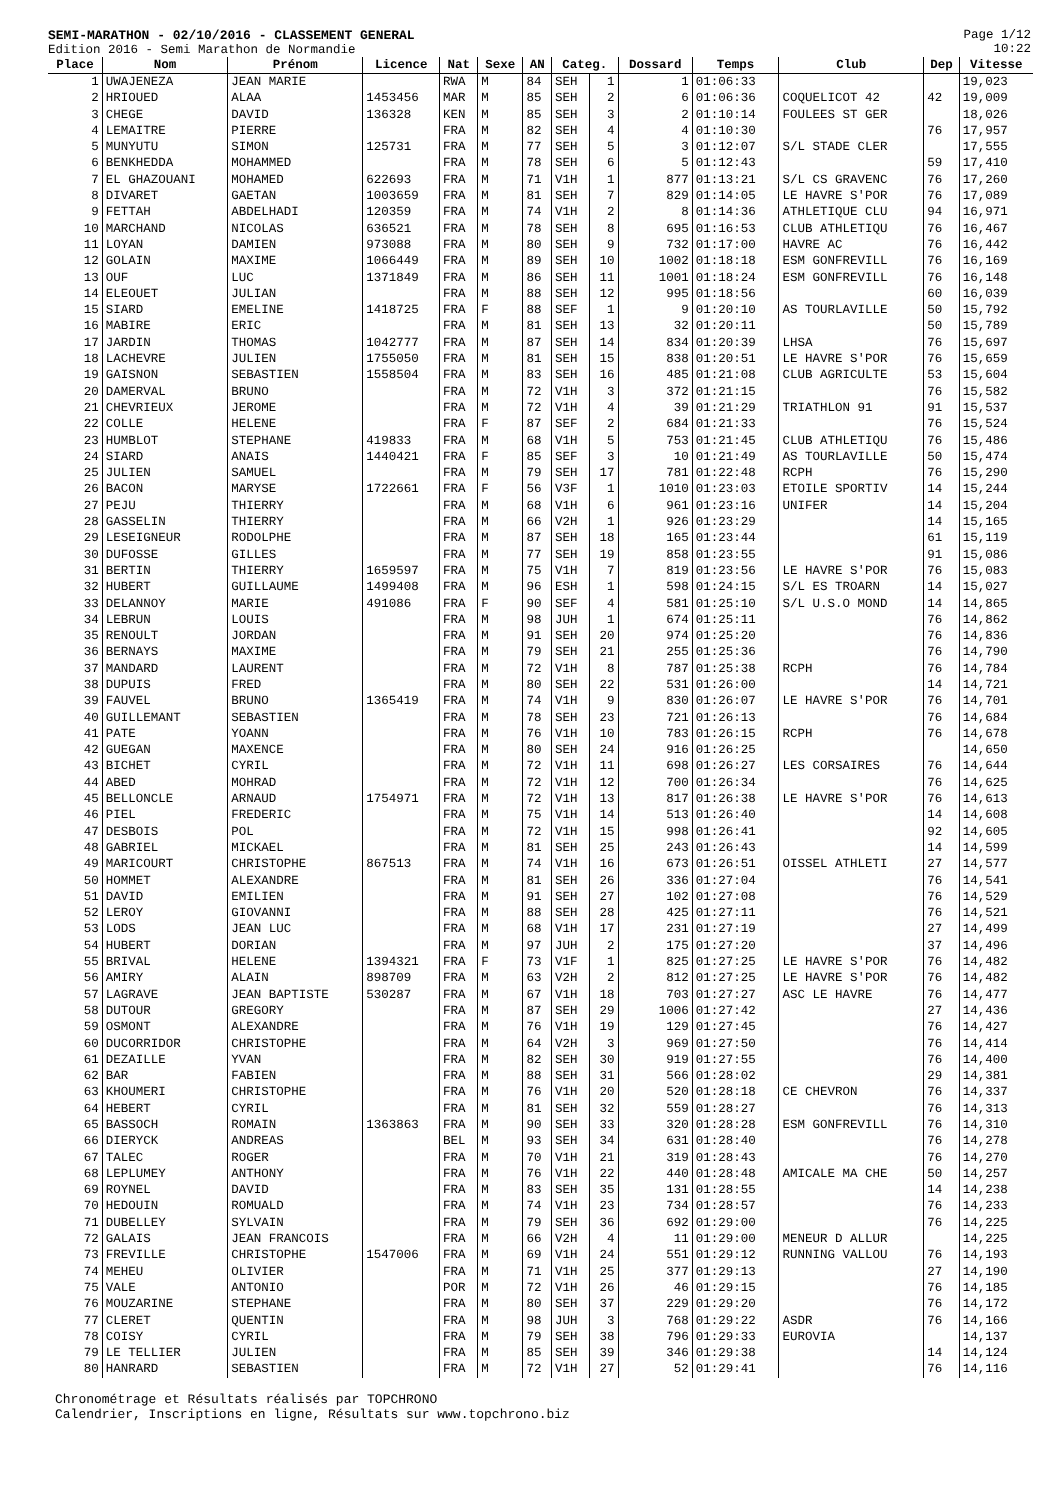SEMI-MARATHON - 02/10/2016 - CLASSEMENT GENERAL
Edition 2016 - Semi Marathon de Normandie
Page 1/12
10:22
| Place | Nom | Prénom | Licence | Nat | Sexe | AN | Categ. | | Dossard | Temps | Club | Dep | Vitesse |
| --- | --- | --- | --- | --- | --- | --- | --- | --- | --- | --- | --- | --- | --- |
| 1 | UWAJENEZA | JEAN MARIE | | RWA | M | 84 | SEH | 1 | 1 | 01:06:33 | | | 19,023 |
| 2 | HRIOUED | ALAA | 1453456 | MAR | M | 85 | SEH | 2 | 6 | 01:06:36 | COQUELICOT 42 | 42 | 19,009 |
| 3 | CHEGE | DAVID | 136328 | KEN | M | 85 | SEH | 3 | 2 | 01:10:14 | FOULEES ST GER | | 18,026 |
| 4 | LEMAITRE | PIERRE | | FRA | M | 82 | SEH | 4 | 4 | 01:10:30 | | 76 | 17,957 |
| 5 | MUNYUTU | SIMON | 125731 | FRA | M | 77 | SEH | 5 | 3 | 01:12:07 | S/L STADE CLER | | 17,555 |
| 6 | BENKHEDDA | MOHAMMED | | FRA | M | 78 | SEH | 6 | 5 | 01:12:43 | | 59 | 17,410 |
| 7 | EL GHAZOUANI | MOHAMED | 622693 | FRA | M | 71 | V1H | 1 | 877 | 01:13:21 | S/L CS GRAVENC | 76 | 17,260 |
| 8 | DIVARET | GAETAN | 1003659 | FRA | M | 81 | SEH | 7 | 829 | 01:14:05 | LE HAVRE S'POR | 76 | 17,089 |
| 9 | FETTAH | ABDELHADI | 120359 | FRA | M | 74 | V1H | 2 | 8 | 01:14:36 | ATHLETIQUE CLU | 94 | 16,971 |
| 10 | MARCHAND | NICOLAS | 636521 | FRA | M | 78 | SEH | 8 | 695 | 01:16:53 | CLUB ATHLETIQU | 76 | 16,467 |
| 11 | LOYAN | DAMIEN | 973088 | FRA | M | 80 | SEH | 9 | 732 | 01:17:00 | HAVRE AC | 76 | 16,442 |
| 12 | GOLAIN | MAXIME | 1066449 | FRA | M | 89 | SEH | 10 | 1002 | 01:18:18 | ESM GONFREVILL | 76 | 16,169 |
| 13 | OUF | LUC | 1371849 | FRA | M | 86 | SEH | 11 | 1001 | 01:18:24 | ESM GONFREVILL | 76 | 16,148 |
| 14 | ELEOUET | JULIAN | | FRA | M | 88 | SEH | 12 | 995 | 01:18:56 | | 60 | 16,039 |
| 15 | SIARD | EMELINE | 1418725 | FRA | F | 88 | SEF | 1 | 9 | 01:20:10 | AS TOURLAVILLE | 50 | 15,792 |
| 16 | MABIRE | ERIC | | FRA | M | 81 | SEH | 13 | 32 | 01:20:11 | | 50 | 15,789 |
| 17 | JARDIN | THOMAS | 1042777 | FRA | M | 87 | SEH | 14 | 834 | 01:20:39 | LHSA | 76 | 15,697 |
| 18 | LACHEVRE | JULIEN | 1755050 | FRA | M | 81 | SEH | 15 | 838 | 01:20:51 | LE HAVRE S'POR | 76 | 15,659 |
| 19 | GAISNON | SEBASTIEN | 1558504 | FRA | M | 83 | SEH | 16 | 485 | 01:21:08 | CLUB AGRICULTE | 53 | 15,604 |
| 20 | DAMERVAL | BRUNO | | FRA | M | 72 | V1H | 3 | 372 | 01:21:15 | | 76 | 15,582 |
| 21 | CHEVRIEUX | JEROME | | FRA | M | 72 | V1H | 4 | 39 | 01:21:29 | TRIATHLON 91 | 91 | 15,537 |
| 22 | COLLE | HELENE | | FRA | F | 87 | SEF | 2 | 684 | 01:21:33 | | 76 | 15,524 |
| 23 | HUMBLOT | STEPHANE | 419833 | FRA | M | 68 | V1H | 5 | 753 | 01:21:45 | CLUB ATHLETIQU | 76 | 15,486 |
| 24 | SIARD | ANAIS | 1440421 | FRA | F | 85 | SEF | 3 | 10 | 01:21:49 | AS TOURLAVILLE | 50 | 15,474 |
| 25 | JULIEN | SAMUEL | | FRA | M | 79 | SEH | 17 | 781 | 01:22:48 | RCPH | 76 | 15,290 |
| 26 | BACON | MARYSE | 1722661 | FRA | F | 56 | V3F | 1 | 1010 | 01:23:03 | ETOILE SPORTIV | 14 | 15,244 |
| 27 | PEJU | THIERRY | | FRA | M | 68 | V1H | 6 | 961 | 01:23:16 | UNIFER | 14 | 15,204 |
| 28 | GASSELIN | THIERRY | | FRA | M | 66 | V2H | 1 | 926 | 01:23:29 | | 14 | 15,165 |
| 29 | LESEIGNEUR | RODOLPHE | | FRA | M | 87 | SEH | 18 | 165 | 01:23:44 | | 61 | 15,119 |
| 30 | DUFOSSE | GILLES | | FRA | M | 77 | SEH | 19 | 858 | 01:23:55 | | 91 | 15,086 |
| 31 | BERTIN | THIERRY | 1659597 | FRA | M | 75 | V1H | 7 | 819 | 01:23:56 | LE HAVRE S'POR | 76 | 15,083 |
| 32 | HUBERT | GUILLAUME | 1499408 | FRA | M | 96 | ESH | 1 | 598 | 01:24:15 | S/L ES TROARN | 14 | 15,027 |
| 33 | DELANNOY | MARIE | 491086 | FRA | F | 90 | SEF | 4 | 581 | 01:25:10 | S/L U.S.O MOND | 14 | 14,865 |
| 34 | LEBRUN | LOUIS | | FRA | M | 98 | JUH | 1 | 674 | 01:25:11 | | 76 | 14,862 |
| 35 | RENOULT | JORDAN | | FRA | M | 91 | SEH | 20 | 974 | 01:25:20 | | 76 | 14,836 |
| 36 | BERNAYS | MAXIME | | FRA | M | 79 | SEH | 21 | 255 | 01:25:36 | | 76 | 14,790 |
| 37 | MANDARD | LAURENT | | FRA | M | 72 | V1H | 8 | 787 | 01:25:38 | RCPH | 76 | 14,784 |
| 38 | DUPUIS | FRED | | FRA | M | 80 | SEH | 22 | 531 | 01:26:00 | | 14 | 14,721 |
| 39 | FAUVEL | BRUNO | 1365419 | FRA | M | 74 | V1H | 9 | 830 | 01:26:07 | LE HAVRE S'POR | 76 | 14,701 |
| 40 | GUILLEMANT | SEBASTIEN | | FRA | M | 78 | SEH | 23 | 721 | 01:26:13 | | 76 | 14,684 |
| 41 | PATE | YOANN | | FRA | M | 76 | V1H | 10 | 783 | 01:26:15 | RCPH | 76 | 14,678 |
| 42 | GUEGAN | MAXENCE | | FRA | M | 80 | SEH | 24 | 916 | 01:26:25 | | | 14,650 |
| 43 | BICHET | CYRIL | | FRA | M | 72 | V1H | 11 | 698 | 01:26:27 | LES CORSAIRES | 76 | 14,644 |
| 44 | ABED | MOHRAD | | FRA | M | 72 | V1H | 12 | 700 | 01:26:34 | | 76 | 14,625 |
| 45 | BELLONCLE | ARNAUD | 1754971 | FRA | M | 72 | V1H | 13 | 817 | 01:26:38 | LE HAVRE S'POR | 76 | 14,613 |
| 46 | PIEL | FREDERIC | | FRA | M | 75 | V1H | 14 | 513 | 01:26:40 | | 14 | 14,608 |
| 47 | DESBOIS | POL | | FRA | M | 72 | V1H | 15 | 998 | 01:26:41 | | 92 | 14,605 |
| 48 | GABRIEL | MICKAEL | | FRA | M | 81 | SEH | 25 | 243 | 01:26:43 | | 14 | 14,599 |
| 49 | MARICOURT | CHRISTOPHE | 867513 | FRA | M | 74 | V1H | 16 | 673 | 01:26:51 | OISSEL ATHLETI | 27 | 14,577 |
| 50 | HOMMET | ALEXANDRE | | FRA | M | 81 | SEH | 26 | 336 | 01:27:04 | | 76 | 14,541 |
| 51 | DAVID | EMILIEN | | FRA | M | 91 | SEH | 27 | 102 | 01:27:08 | | 76 | 14,529 |
| 52 | LEROY | GIOVANNI | | FRA | M | 88 | SEH | 28 | 425 | 01:27:11 | | 76 | 14,521 |
| 53 | LODS | JEAN LUC | | FRA | M | 68 | V1H | 17 | 231 | 01:27:19 | | 27 | 14,499 |
| 54 | HUBERT | DORIAN | | FRA | M | 97 | JUH | 2 | 175 | 01:27:20 | | 37 | 14,496 |
| 55 | BRIVAL | HELENE | 1394321 | FRA | F | 73 | V1F | 1 | 825 | 01:27:25 | LE HAVRE S'POR | 76 | 14,482 |
| 56 | AMIRY | ALAIN | 898709 | FRA | M | 63 | V2H | 2 | 812 | 01:27:25 | LE HAVRE S'POR | 76 | 14,482 |
| 57 | LAGRAVE | JEAN BAPTISTE | 530287 | FRA | M | 67 | V1H | 18 | 703 | 01:27:27 | ASC LE HAVRE | 76 | 14,477 |
| 58 | DUTOUR | GREGORY | | FRA | M | 87 | SEH | 29 | 1006 | 01:27:42 | | 27 | 14,436 |
| 59 | OSMONT | ALEXANDRE | | FRA | M | 76 | V1H | 19 | 129 | 01:27:45 | | 76 | 14,427 |
| 60 | DUCORRIDOR | CHRISTOPHE | | FRA | M | 64 | V2H | 3 | 969 | 01:27:50 | | 76 | 14,414 |
| 61 | DEZAILLE | YVAN | | FRA | M | 82 | SEH | 30 | 919 | 01:27:55 | | 76 | 14,400 |
| 62 | BAR | FABIEN | | FRA | M | 88 | SEH | 31 | 566 | 01:28:02 | | 29 | 14,381 |
| 63 | KHOUMERI | CHRISTOPHE | | FRA | M | 76 | V1H | 20 | 520 | 01:28:18 | CE CHEVRON | 76 | 14,337 |
| 64 | HEBERT | CYRIL | | FRA | M | 81 | SEH | 32 | 559 | 01:28:27 | | 76 | 14,313 |
| 65 | BASSOCH | ROMAIN | 1363863 | FRA | M | 90 | SEH | 33 | 320 | 01:28:28 | ESM GONFREVILL | 76 | 14,310 |
| 66 | DIERYCK | ANDREAS | | BEL | M | 93 | SEH | 34 | 631 | 01:28:40 | | 76 | 14,278 |
| 67 | TALEC | ROGER | | FRA | M | 70 | V1H | 21 | 319 | 01:28:43 | | 76 | 14,270 |
| 68 | LEPLUMEY | ANTHONY | | FRA | M | 76 | V1H | 22 | 440 | 01:28:48 | AMICALE MA CHE | 50 | 14,257 |
| 69 | ROYNEL | DAVID | | FRA | M | 83 | SEH | 35 | 131 | 01:28:55 | | 14 | 14,238 |
| 70 | HEDOUIN | ROMUALD | | FRA | M | 74 | V1H | 23 | 734 | 01:28:57 | | 76 | 14,233 |
| 71 | DUBELLEY | SYLVAIN | | FRA | M | 79 | SEH | 36 | 692 | 01:29:00 | | 76 | 14,225 |
| 72 | GALAIS | JEAN FRANCOIS | | FRA | M | 66 | V2H | 4 | 11 | 01:29:00 | MENEUR D ALLUR | | 14,225 |
| 73 | FREVILLE | CHRISTOPHE | 1547006 | FRA | M | 69 | V1H | 24 | 551 | 01:29:12 | RUNNING VALLOU | 76 | 14,193 |
| 74 | MEHEU | OLIVIER | | FRA | M | 71 | V1H | 25 | 377 | 01:29:13 | | 27 | 14,190 |
| 75 | VALE | ANTONIO | | POR | M | 72 | V1H | 26 | 46 | 01:29:15 | | 76 | 14,185 |
| 76 | MOUZARINE | STEPHANE | | FRA | M | 80 | SEH | 37 | 229 | 01:29:20 | | 76 | 14,172 |
| 77 | CLERET | QUENTIN | | FRA | M | 98 | JUH | 3 | 768 | 01:29:22 | ASDR | 76 | 14,166 |
| 78 | COISY | CYRIL | | FRA | M | 79 | SEH | 38 | 796 | 01:29:33 | EUROVIA | | 14,137 |
| 79 | LE TELLIER | JULIEN | | FRA | M | 85 | SEH | 39 | 346 | 01:29:38 | | 14 | 14,124 |
| 80 | HANRARD | SEBASTIEN | | FRA | M | 72 | V1H | 27 | 52 | 01:29:41 | | 76 | 14,116 |
Chronométrage et Résultats réalisés par TOPCHRONO
Calendrier, Inscriptions en ligne, Résultats sur www.topchrono.biz